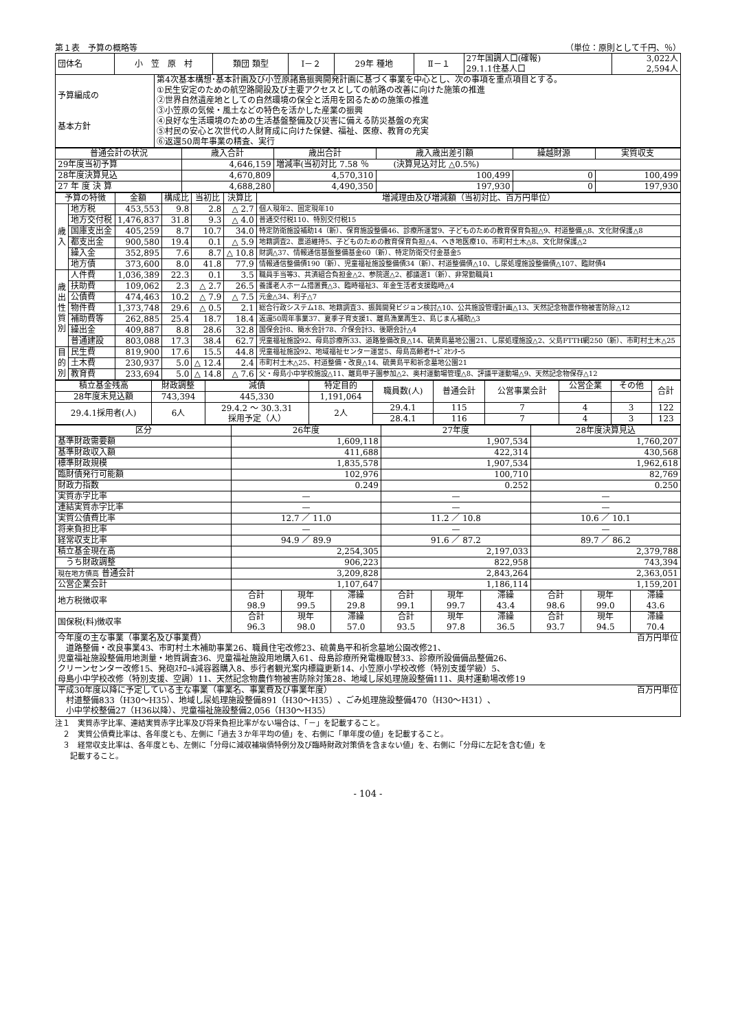第１表　予算の概略等 （単位：原則として千円、％）
| 団体名 | 小 笠 原 村 | | 類団 類型 | Ⅰ－２ | 29年 種地 | Ⅱ－１ | 27年国調人口(確報) 29.1.1住基人口 | 3,022人 2,594人 |
| 予算編成の 基本方針 | | 第4次基本構想･基本計画及び小笠原諸島振興開発計画に基づく事業を中心とし、次の事項を重点項目とする。 ①民生安定のための航空路開設及び主要アクセスとしての航路の改善に向けた施策の推進 ②世界自然遺産地としての自然環境の保全と活用を図るための施策の推進 ③小笠原の気候・風土などの特色を活かした産業の振興 ④良好な生活環境のための生活基盤整備及び災害に備える防災基盤の充実 ⑤村民の安心と次世代の人財育成に向けた保健、福祉、医療、教育の充実 ⑥返還50周年事業の精査、実行 | | | | | | |
| 普通会計の状況 | 歳入合計 | 歳出合計 | 歳入歳出差引額 | 繰越財源 | 実質収支 |
| --- | --- | --- | --- | --- | --- |
| 29年度当初予算 | 4,646,159 | 増減率(当初対比 7.58 ％ (決算見込対比 △0.5%) | | | |
| 28年度決算見込 | 4,670,809 | 4,570,310 | 100,499 | 0 | 100,499 |
| 27 年 度 決 算 | 4,688,280 | 4,490,350 | 197,930 | 0 | 197,930 |
| 予算の特徴 | | 金額 | 構成比 | 当初比 | 決算比 | 増減理由及び増減額（当初対比、百万円単位） |
| --- | --- | --- | --- | --- | --- | --- |
| 歳 入 | 地方税 | 453,553 | 9.8 | 2.8 | △ 2.7 | 個人現年2、固定現年10 |
| | 地方交付税 | 1,476,837 | 31.8 | 9.3 | △ 4.0 | 普通交付税110、特別交付税15 |
| | 国庫支出金 | 405,259 | 8.7 | 10.7 | 34.0 | 特定防衛施設補助14（新）、保育施設整備46、診療所運営9、子どものための教育保育負担△9、村道整備△8、文化財保護△8 |
| | 都支出金 | 900,580 | 19.4 | 0.1 | △ 5.9 | 地籍調査2、農道維持5、子どものための教育保育負担△4、へき地医療10、市町村土木△8、文化財保護△2 |
| | 繰入金 | 352,895 | 7.6 | 8.7 | △ 10.8 | 財調△37、情報通信基盤整備基金60（新）、特定防衛交付金基金5 |
| | 地方債 | 373,600 | 8.0 | 41.8 | 77.9 | 情報通信整備債190（新）、児童福祉施設整備債34（新）、村道整備債△10、し尿処理施設整備債△107、臨財債4 |
| 歳 出 性 質 別 | 人件費 | 1,036,389 | 22.3 | 0.1 | 3.5 | 職員手当等3、共済組合負担金△2、参院選△2、都議選1（新）、非常勤職員1 |
| | 扶助費 | 109,062 | 2.3 | △ 2.7 | 26.5 | 養護老人ホーム措置費△3、臨時福祉3、年金生活者支援臨時△4 |
| | 公債費 | 474,463 | 10.2 | △ 7.9 | △ 7.5 | 元金△34、利子△7 |
| | 物件費 | 1,373,748 | 29.6 | △ 0.5 | 2.1 | 総合行政システム18、地籍調査3、振興開発ビジョン検討△10、公共施設管理計画△13、天然記念物農作物被害防除△12 |
| | 補助費等 | 262,885 | 25.4 | 18.7 | 18.4 | 返還50周年事業37、夏季子育支援1、離島漁業再生2、島じまん補助△3 |
| | 繰出金 | 409,887 | 8.8 | 28.6 | 32.8 | 国保会計8、簡水会計78、介保会計3、後期会計△4 |
| | 普通建設 | 803,088 | 17.3 | 38.4 | 62.7 | 児童福祉施設92、母島診療所33、道路整備改良△14、硫黄島墓地公園21、し尿処理施設△2、父島FTTH網250（新）、市町村土木△25 |
| 目 的 別 | 民生費 | 819,900 | 17.6 | 15.5 | 44.8 | 児童福祉施設92、地域福祉センター運営5、母島高齢者ｻｰﾋﾞｽｾﾝﾀｰ5 |
| | 土木費 | 230,937 | 5.0 | △ 12.4 | 2.4 | 市町村土木△25、村道整備・改良△14、硫黄島平和祈念墓地公園21 |
| | 教育費 | 233,694 | 5.0 | △ 14.8 | △ 7.6 | 父・母島小中学校施設△11、離島甲子園参加△2、奥村運動場管理△8、評議平運動場△9、天然記念物保存△12 |
| 積立基金残高 | 財政調整 | 減債 | 特定目的 | 職員数(人) | 普通会計 | 公営事業会計 | 公営企業 | その他 | 合計 |
| 28年度末見込額 | 743,394 | 445,330 | 1,191,064 | | | | | | |
| 29.4.1採用者(人) | 6人 | 29.4.2 ～ 30.3.31 採用予定（人） | 2人 | 29.4.1 | 115 | 7 | 4 | 3 | 122 |
| | | | | 28.4.1 | 116 | 7 | 4 | 3 | 123 |
| 区分 | 26年度 | | | 27年度 | | | 28年度決算見込 | | |
| --- | --- | --- | --- | --- | --- | --- | --- | --- | --- |
| 基準財政需要額 | 1,609,118 | | | 1,907,534 | | | 1,760,207 | | |
| 基準財政収入額 | 411,688 | | | 422,314 | | | 430,568 | | |
| 標準財政規模 | 1,835,578 | | | 1,907,534 | | | 1,962,618 | | |
| 臨財債発行可能額 | 102,976 | | | 100,710 | | | 82,769 | | |
| 財政力指数 | 0.249 | | | 0.252 | | | 0.250 | | |
| 実質赤字比率 | — | | | — | | | — | | |
| 連結実質赤字比率 | — | | | — | | | — | | |
| 実質公債費比率 | 12.7 ／ 11.0 | | | 11.2 ／ 10.8 | | | 10.6 ／ 10.1 | | |
| 将来負担比率 | — | | | — | | | — | | |
| 経常収支比率 | 94.9 ／ 89.9 | | | 91.6 ／ 87.2 | | | 89.7 ／ 86.2 | | |
| 積立基金現在高 | 2,254,305 | | | 2,197,033 | | | 2,379,788 | | |
| うち財政調整 | 906,223 | | | 822,958 | | | 743,394 | | |
| 現在地方債高 普通会計 | 3,209,828 | | | 2,843,264 | | | 2,363,051 | | |
| 公営企業会計 | 1,107,647 | | | 1,186,114 | | | 1,159,201 | | |
| 地方税徴収率 | 合計 98.9 | 現年 99.5 | 滞繰 29.8 | 合計 99.1 | 現年 99.7 | 滞繰 43.4 | 合計 98.6 | 現年 99.0 | 滞繰 43.6 |
| 国保税(料)徴収率 | 合計 96.3 | 現年 98.0 | 滞繰 57.0 | 合計 93.5 | 現年 97.8 | 滞繰 36.5 | 合計 93.7 | 現年 94.5 | 滞繰 70.4 |
| 今年度の主な事業（事業名及び事業費） 百万円単位 道路整備・改良事業43、市町村土木補助事業26、職員住宅改修23、硫黄島平和祈念墓地公園改修21、 児童福祉施設整備用地測量・地質調査36、児童福祉施設用地購入61、母島診療所発電機取替33、診療所設備備品整備26、 クリーンセンター改修15、発砲ｽﾁﾛｰﾙ減容器購入8、歩行者観光案内標識更新14、小笠原小学校改修（特別支援学級）5、 母島小中学校改修（特別支援、空調）11、天然記念物農作物被害防除対策28、地域し尿処理施設整備111、奥村運動場改修19 | | | | | | | | | |
| 平成30年度以降に予定している主な事業（事業名、事業費及び事業年度） 百万円単位 村道整備833（H30～H35）、地域し尿処理施設整備891（H30～H35）、ごみ処理施設整備470（H30～H31）、 小中学校整備27（H36以降）、児童福祉施設整備2,056（H30～H35） | | | | | | | | | |
注１　実質赤字比率、連結実質赤字比率及び将来負担比率がない場合は、「－」を記載すること。
　２　実質公債費比率は、各年度とも、左側に「過去３か年平均の値」を、右側に「単年度の値」を記載すること。
　３　経常収支比率は、各年度とも、左側に「分母に減収補塡債特例分及び臨時財政対策債を含まない値」を、右側に「分母に左記を含む値」を
　　記載すること。
- 104 -